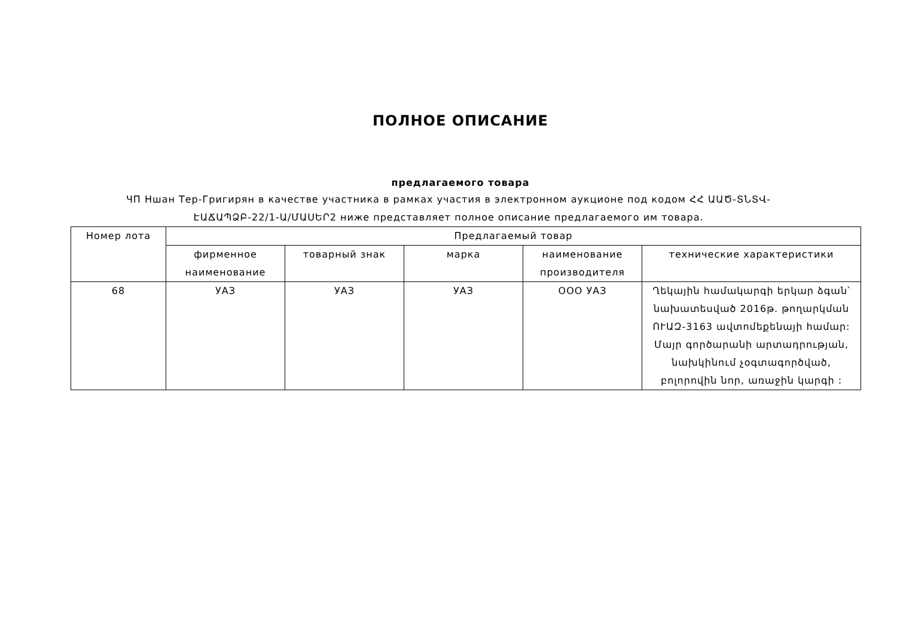ПОЛНОЕ ОПИСАНИЕ
предлагаемого товара
ЧП Ншан Тер-Григирян в качестве участника в рамках участия в электронном аукционе под кодом ՀՀ ԱԱԾ-ՏՆՏՎ-ԷԱՃԱՊՁԲ-22/1-Ա/ՄԱՍԵՐ2 ниже представляет полное описание предлагаемого им товара.
| Номер лота | Предлагаемый товар | | | | |
| --- | --- | --- | --- | --- | --- |
| | фирменное наименование | товарный знак | марка | наименование производителя | технические характеристики |
| 68 | УАЗ | УАЗ | УАЗ | ООО УАЗ | Ղեկային համակարգի երկար ձգան՝ նախատեսված 2016թ. թողարկման ՈՒԱԶ-3163 ավտոմեքենայի համար: Մայր գործարանի արտադրության, նախկինում չօգտագործված, բոլորովին նոր, առաջին կարգի : |